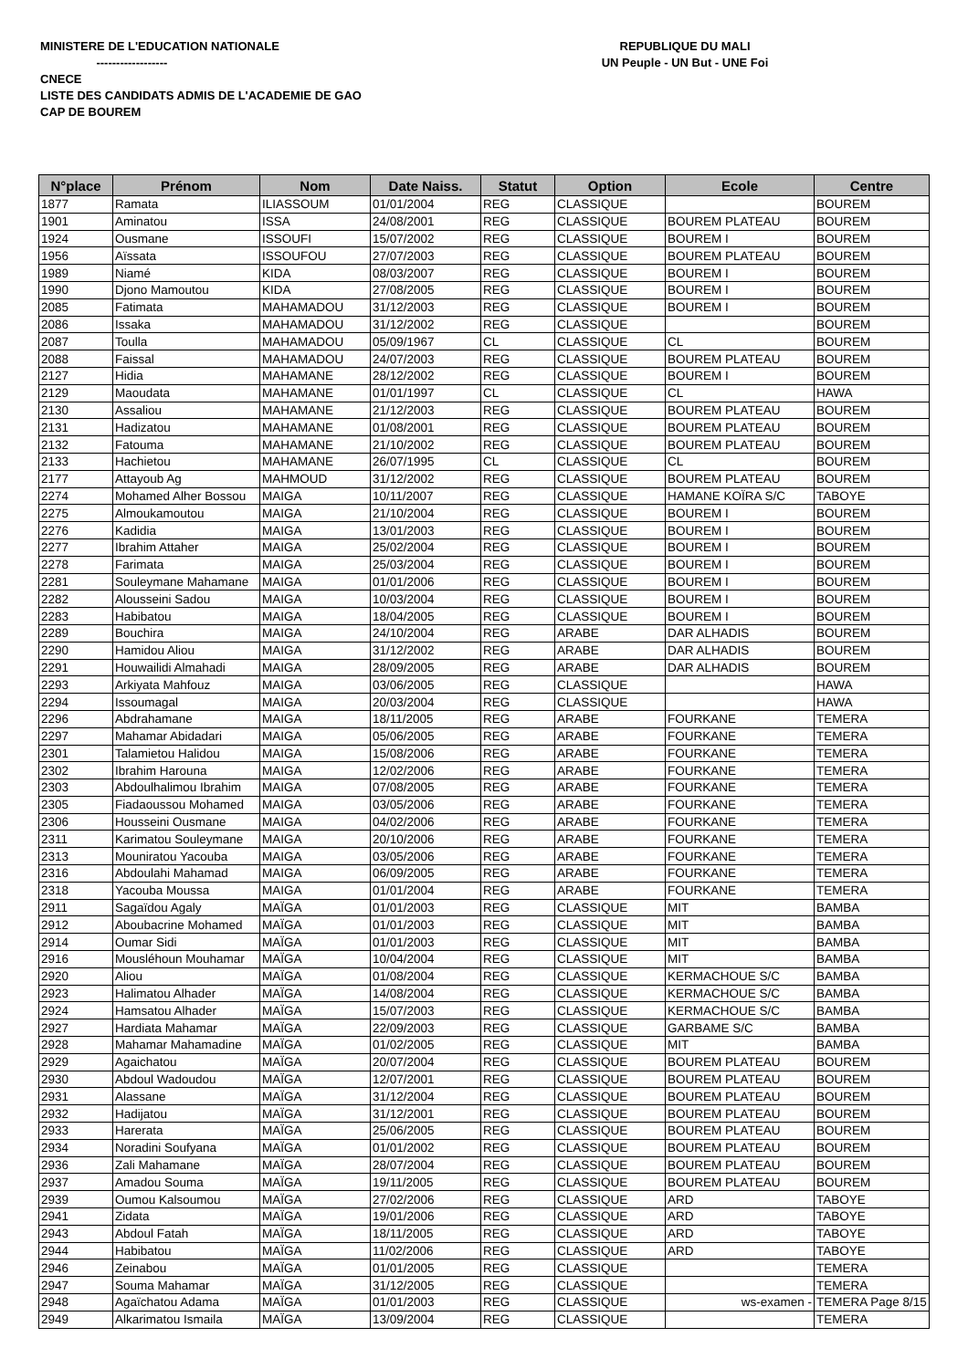MINISTERE DE L'EDUCATION NATIONALE
------------------
CNECE
LISTE DES CANDIDATS ADMIS DE L'ACADEMIE DE GAO
CAP DE BOUREM
REPUBLIQUE DU MALI
UN Peuple - UN But - UNE Foi
| N°place | Prénom | Nom | Date Naiss. | Statut | Option | Ecole | Centre |
| --- | --- | --- | --- | --- | --- | --- | --- |
| 1877 | Ramata | ILIASSOUM | 01/01/2004 | REG | CLASSIQUE | | BOUREM |
| 1901 | Aminatou | ISSA | 24/08/2001 | REG | CLASSIQUE | BOUREM PLATEAU | BOUREM |
| 1924 | Ousmane | ISSOUFI | 15/07/2002 | REG | CLASSIQUE | BOUREM I | BOUREM |
| 1956 | Aïssata | ISSOUFOU | 27/07/2003 | REG | CLASSIQUE | BOUREM PLATEAU | BOUREM |
| 1989 | Niamé | KIDA | 08/03/2007 | REG | CLASSIQUE | BOUREM I | BOUREM |
| 1990 | Djono Mamoutou | KIDA | 27/08/2005 | REG | CLASSIQUE | BOUREM I | BOUREM |
| 2085 | Fatimata | MAHAMADOU | 31/12/2003 | REG | CLASSIQUE | BOUREM I | BOUREM |
| 2086 | Issaka | MAHAMADOU | 31/12/2002 | REG | CLASSIQUE | | BOUREM |
| 2087 | Toulla | MAHAMADOU | 05/09/1967 | CL | CLASSIQUE | CL | BOUREM |
| 2088 | Faissal | MAHAMADOU | 24/07/2003 | REG | CLASSIQUE | BOUREM PLATEAU | BOUREM |
| 2127 | Hidia | MAHAMANE | 28/12/2002 | REG | CLASSIQUE | BOUREM I | BOUREM |
| 2129 | Maoudata | MAHAMANE | 01/01/1997 | CL | CLASSIQUE | CL | HAWA |
| 2130 | Assaliou | MAHAMANE | 21/12/2003 | REG | CLASSIQUE | BOUREM PLATEAU | BOUREM |
| 2131 | Hadizatou | MAHAMANE | 01/08/2001 | REG | CLASSIQUE | BOUREM PLATEAU | BOUREM |
| 2132 | Fatouma | MAHAMANE | 21/10/2002 | REG | CLASSIQUE | BOUREM PLATEAU | BOUREM |
| 2133 | Hachietou | MAHAMANE | 26/07/1995 | CL | CLASSIQUE | CL | BOUREM |
| 2177 | Attayoub Ag | MAHMOUD | 31/12/2002 | REG | CLASSIQUE | BOUREM PLATEAU | BOUREM |
| 2274 | Mohamed Alher Bossou | MAIGA | 10/11/2007 | REG | CLASSIQUE | HAMANE KOÏRA S/C | TABOYE |
| 2275 | Almoukamoutou | MAIGA | 21/10/2004 | REG | CLASSIQUE | BOUREM I | BOUREM |
| 2276 | Kadidia | MAIGA | 13/01/2003 | REG | CLASSIQUE | BOUREM I | BOUREM |
| 2277 | Ibrahim Attaher | MAIGA | 25/02/2004 | REG | CLASSIQUE | BOUREM I | BOUREM |
| 2278 | Farimata | MAIGA | 25/03/2004 | REG | CLASSIQUE | BOUREM I | BOUREM |
| 2281 | Souleymane Mahamane | MAIGA | 01/01/2006 | REG | CLASSIQUE | BOUREM I | BOUREM |
| 2282 | Alousseini Sadou | MAIGA | 10/03/2004 | REG | CLASSIQUE | BOUREM I | BOUREM |
| 2283 | Habibatou | MAIGA | 18/04/2005 | REG | CLASSIQUE | BOUREM I | BOUREM |
| 2289 | Bouchira | MAIGA | 24/10/2004 | REG | ARABE | DAR ALHADIS | BOUREM |
| 2290 | Hamidou Aliou | MAIGA | 31/12/2002 | REG | ARABE | DAR ALHADIS | BOUREM |
| 2291 | Houwailidi Almahadi | MAIGA | 28/09/2005 | REG | ARABE | DAR ALHADIS | BOUREM |
| 2293 | Arkiyata Mahfouz | MAIGA | 03/06/2005 | REG | CLASSIQUE | | HAWA |
| 2294 | Issoumagal | MAIGA | 20/03/2004 | REG | CLASSIQUE | | HAWA |
| 2296 | Abdrahamane | MAIGA | 18/11/2005 | REG | ARABE | FOURKANE | TEMERA |
| 2297 | Mahamar Abidadari | MAIGA | 05/06/2005 | REG | ARABE | FOURKANE | TEMERA |
| 2301 | Talamietou Halidou | MAIGA | 15/08/2006 | REG | ARABE | FOURKANE | TEMERA |
| 2302 | Ibrahim Harouna | MAIGA | 12/02/2006 | REG | ARABE | FOURKANE | TEMERA |
| 2303 | Abdoulhalimou Ibrahim | MAIGA | 07/08/2005 | REG | ARABE | FOURKANE | TEMERA |
| 2305 | Fiadaoussou Mohamed | MAIGA | 03/05/2006 | REG | ARABE | FOURKANE | TEMERA |
| 2306 | Housseini Ousmane | MAIGA | 04/02/2006 | REG | ARABE | FOURKANE | TEMERA |
| 2311 | Karimatou Souleymane | MAIGA | 20/10/2006 | REG | ARABE | FOURKANE | TEMERA |
| 2313 | Mouniratou Yacouba | MAIGA | 03/05/2006 | REG | ARABE | FOURKANE | TEMERA |
| 2316 | Abdoulahi Mahamad | MAIGA | 06/09/2005 | REG | ARABE | FOURKANE | TEMERA |
| 2318 | Yacouba Moussa | MAIGA | 01/01/2004 | REG | ARABE | FOURKANE | TEMERA |
| 2911 | Sagaïdou Agaly | MAÏGA | 01/01/2003 | REG | CLASSIQUE | MIT | BAMBA |
| 2912 | Aboubacrine Mohamed | MAÏGA | 01/01/2003 | REG | CLASSIQUE | MIT | BAMBA |
| 2914 | Oumar Sidi | MAÏGA | 01/01/2003 | REG | CLASSIQUE | MIT | BAMBA |
| 2916 | Mousléhoun Mouhamar | MAÏGA | 10/04/2004 | REG | CLASSIQUE | MIT | BAMBA |
| 2920 | Aliou | MAÏGA | 01/08/2004 | REG | CLASSIQUE | KERMACHOUE S/C | BAMBA |
| 2923 | Halimatou Alhader | MAÏGA | 14/08/2004 | REG | CLASSIQUE | KERMACHOUE S/C | BAMBA |
| 2924 | Hamsatou Alhader | MAÏGA | 15/07/2003 | REG | CLASSIQUE | KERMACHOUE S/C | BAMBA |
| 2927 | Hardiata Mahamar | MAÏGA | 22/09/2003 | REG | CLASSIQUE | GARBAME S/C | BAMBA |
| 2928 | Mahamar Mahamadine | MAÏGA | 01/02/2005 | REG | CLASSIQUE | MIT | BAMBA |
| 2929 | Agaichatou | MAÏGA | 20/07/2004 | REG | CLASSIQUE | BOUREM PLATEAU | BOUREM |
| 2930 | Abdoul Wadoudou | MAÏGA | 12/07/2001 | REG | CLASSIQUE | BOUREM PLATEAU | BOUREM |
| 2931 | Alassane | MAÏGA | 31/12/2004 | REG | CLASSIQUE | BOUREM PLATEAU | BOUREM |
| 2932 | Hadijatou | MAÏGA | 31/12/2001 | REG | CLASSIQUE | BOUREM PLATEAU | BOUREM |
| 2933 | Harerata | MAÏGA | 25/06/2005 | REG | CLASSIQUE | BOUREM PLATEAU | BOUREM |
| 2934 | Noradini Soufyana | MAÏGA | 01/01/2002 | REG | CLASSIQUE | BOUREM PLATEAU | BOUREM |
| 2936 | Zali Mahamane | MAÏGA | 28/07/2004 | REG | CLASSIQUE | BOUREM PLATEAU | BOUREM |
| 2937 | Amadou Souma | MAÏGA | 19/11/2005 | REG | CLASSIQUE | BOUREM PLATEAU | BOUREM |
| 2939 | Oumou Kalsoumou | MAÏGA | 27/02/2006 | REG | CLASSIQUE | ARD | TABOYE |
| 2941 | Zidata | MAÏGA | 19/01/2006 | REG | CLASSIQUE | ARD | TABOYE |
| 2943 | Abdoul Fatah | MAÏGA | 18/11/2005 | REG | CLASSIQUE | ARD | TABOYE |
| 2944 | Habibatou | MAÏGA | 11/02/2006 | REG | CLASSIQUE | ARD | TABOYE |
| 2946 | Zeinabou | MAÏGA | 01/01/2005 | REG | CLASSIQUE | | TEMERA |
| 2947 | Souma Mahamar | MAÏGA | 31/12/2005 | REG | CLASSIQUE | | TEMERA |
| 2948 | Agaïchatou Adama | MAÏGA | 01/01/2003 | REG | CLASSIQUE | ws-examen - | TEMERA Page 8/15 |
| 2949 | Alkarimatou Ismaila | MAÏGA | 13/09/2004 | REG | CLASSIQUE | | TEMERA |